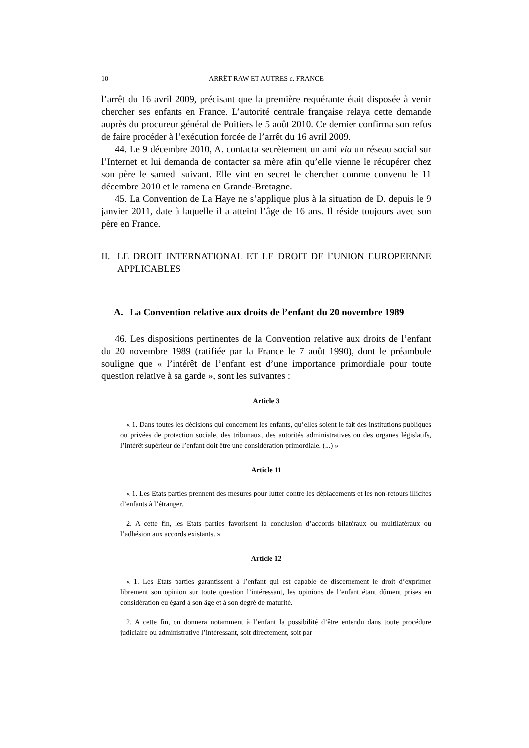10 ARRÊT RAW ET AUTRES c. FRANCE
l’arrêt du 16 avril 2009, précisant que la première requérante était disposée à venir chercher ses enfants en France. L’autorité centrale française relaya cette demande auprès du procureur général de Poitiers le 5 août 2010. Ce dernier confirma son refus de faire procéder à l’exécution forcée de l’arrêt du 16 avril 2009.
44. Le 9 décembre 2010, A. contacta secrètement un ami via un réseau social sur l’Internet et lui demanda de contacter sa mère afin qu’elle vienne le récupérer chez son père le samedi suivant. Elle vint en secret le chercher comme convenu le 11 décembre 2010 et le ramena en Grande-Bretagne.
45. La Convention de La Haye ne s’applique plus à la situation de D. depuis le 9 janvier 2011, date à laquelle il a atteint l’âge de 16 ans. Il réside toujours avec son père en France.
II. LE DROIT INTERNATIONAL ET LE DROIT DE l’UNION EUROPEENNE APPLICABLES
A. La Convention relative aux droits de l’enfant du 20 novembre 1989
46. Les dispositions pertinentes de la Convention relative aux droits de l’enfant du 20 novembre 1989 (ratifiée par la France le 7 août 1990), dont le préambule souligne que « l’intérêt de l’enfant est d’une importance primordiale pour toute question relative à sa garde », sont les suivantes :
Article 3
« 1. Dans toutes les décisions qui concernent les enfants, qu’elles soient le fait des institutions publiques ou privées de protection sociale, des tribunaux, des autorités administratives ou des organes législatifs, l’intérêt supérieur de l’enfant doit être une considération primordiale. (...) »
Article 11
« 1. Les Etats parties prennent des mesures pour lutter contre les déplacements et les non-retours illicites d’enfants à l’étranger.
2. A cette fin, les Etats parties favorisent la conclusion d’accords bilatéraux ou multilatéraux ou l’adhésion aux accords existants. »
Article 12
« 1. Les Etats parties garantissent à l’enfant qui est capable de discernement le droit d’exprimer librement son opinion sur toute question l’intéressant, les opinions de l’enfant étant dûment prises en considération eu égard à son âge et à son degré de maturité.
2. A cette fin, on donnera notamment à l’enfant la possibilité d’être entendu dans toute procédure judiciaire ou administrative l’intéressant, soit directement, soit par